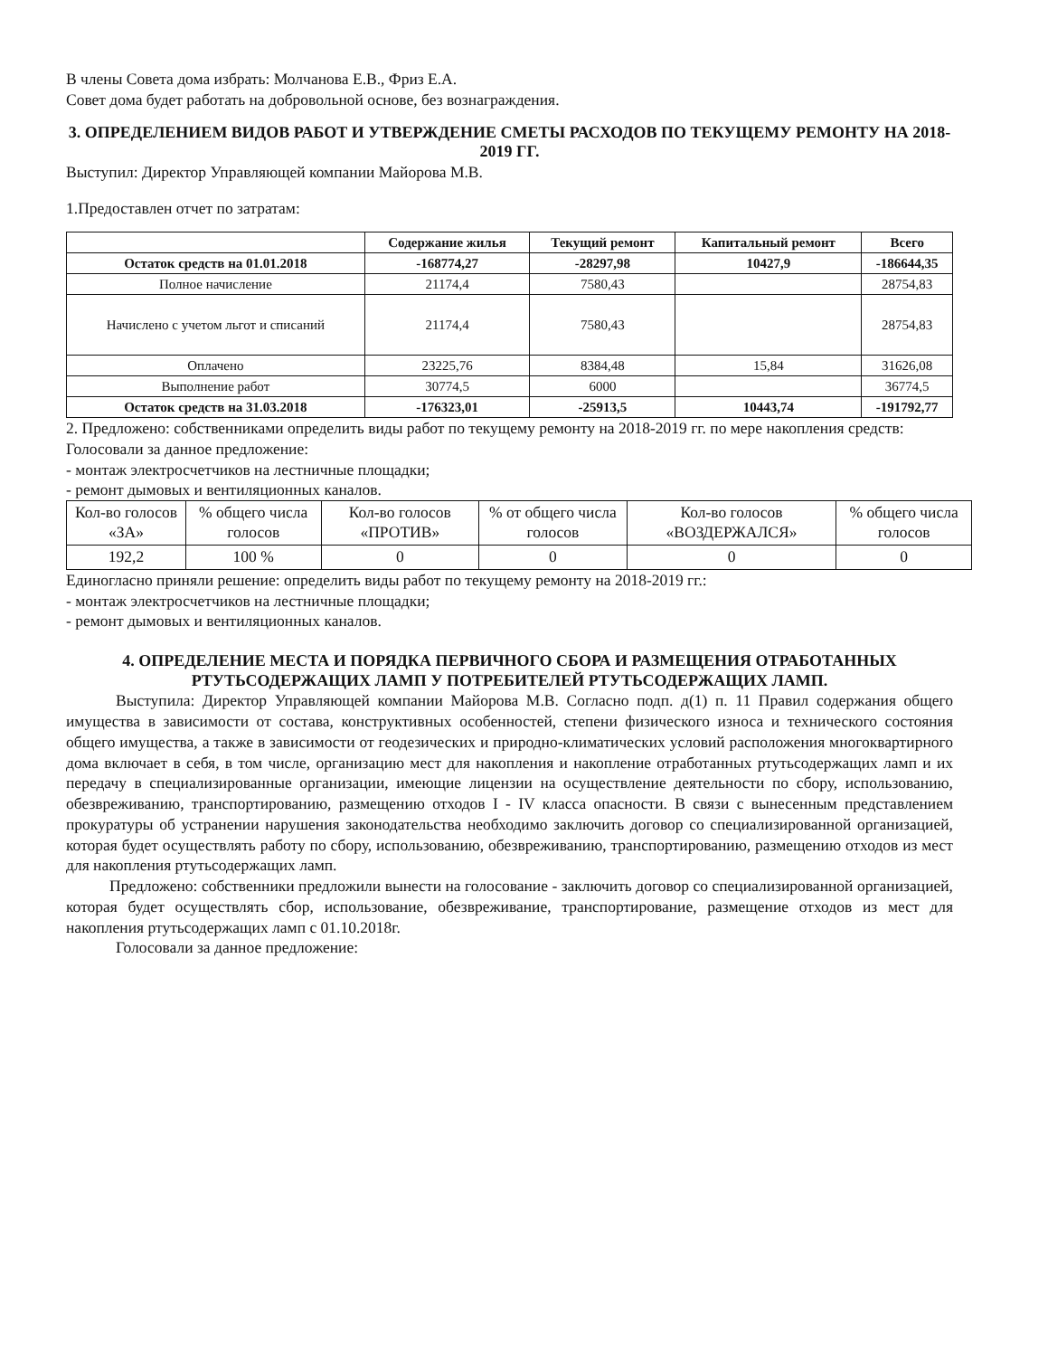В члены Совета дома избрать: Молчанова Е.В., Фриз Е.А.
Совет дома будет работать на добровольной основе, без вознаграждения.
3. ОПРЕДЕЛЕНИЕМ ВИДОВ РАБОТ И УТВЕРЖДЕНИЕ СМЕТЫ РАСХОДОВ ПО ТЕКУЩЕМУ РЕМОНТУ НА 2018-2019 ГГ.
Выступил: Директор Управляющей компании Майорова М.В.
1.Предоставлен отчет по затратам:
| | Содержание жилья | Текущий ремонт | Капитальный ремонт | Всего |
| --- | --- | --- | --- | --- |
| Остаток средств на 01.01.2018 | -168774,27 | -28297,98 | 10427,9 | -186644,35 |
| Полное начисление | 21174,4 | 7580,43 | | 28754,83 |
| Начислено с учетом льгот и списаний | 21174,4 | 7580,43 | | 28754,83 |
| Оплачено | 23225,76 | 8384,48 | 15,84 | 31626,08 |
| Выполнение работ | 30774,5 | 6000 | | 36774,5 |
| Остаток средств на 31.03.2018 | -176323,01 | -25913,5 | 10443,74 | -191792,77 |
2. Предложено: собственниками определить виды работ по текущему ремонту на 2018-2019 гг. по мере накопления средств:
Голосовали за данное предложение:
- монтаж электросчетчиков на лестничные площадки;
- ремонт дымовых и вентиляционных каналов.
| Кол-во голосов «ЗА» | % общего числа голосов | Кол-во голосов «ПРОТИВ» | % от общего числа голосов | Кол-во голосов «ВОЗДЕРЖАЛСЯ» | % общего числа голосов |
| 192,2 | 100 % | 0 | 0 | 0 | 0 |
Единогласно приняли решение: определить виды работ по текущему ремонту на 2018-2019 гг.:
- монтаж электросчетчиков на лестничные площадки;
- ремонт дымовых и вентиляционных каналов.
4. ОПРЕДЕЛЕНИЕ МЕСТА И ПОРЯДКА ПЕРВИЧНОГО СБОРА И РАЗМЕЩЕНИЯ ОТРАБОТАННЫХ РТУТЬСОДЕРЖАЩИХ ЛАМП У ПОТРЕБИТЕЛЕЙ РТУТЬСОДЕРЖАЩИХ ЛАМП.
Выступила: Директор Управляющей компании Майорова М.В. Согласно подп. д(1) п. 11 Правил содержания общего имущества в зависимости от состава, конструктивных особенностей, степени физического износа и технического состояния общего имущества, а также в зависимости от геодезических и природно-климатических условий расположения многоквартирного дома включает в себя, в том числе, организацию мест для накопления и накопление отработанных ртутьсодержащих ламп и их передачу в специализированные организации, имеющие лицензии на осуществление деятельности по сбору, использованию, обезвреживанию, транспортированию, размещению отходов I - IV класса опасности. В связи с вынесенным представлением прокуратуры об устранении нарушения законодательства необходимо заключить договор со специализированной организацией, которая будет осуществлять работу по сбору, использованию, обезвреживанию, транспортированию, размещению отходов из мест для накопления ртутьсодержащих ламп.
Предложено: собственники предложили вынести на голосование - заключить договор со специализированной организацией, которая будет осуществлять сбор, использование, обезвреживание, транспортирование, размещение отходов из мест для накопления ртутьсодержащих ламп с 01.10.2018г.
Голосовали за данное предложение: